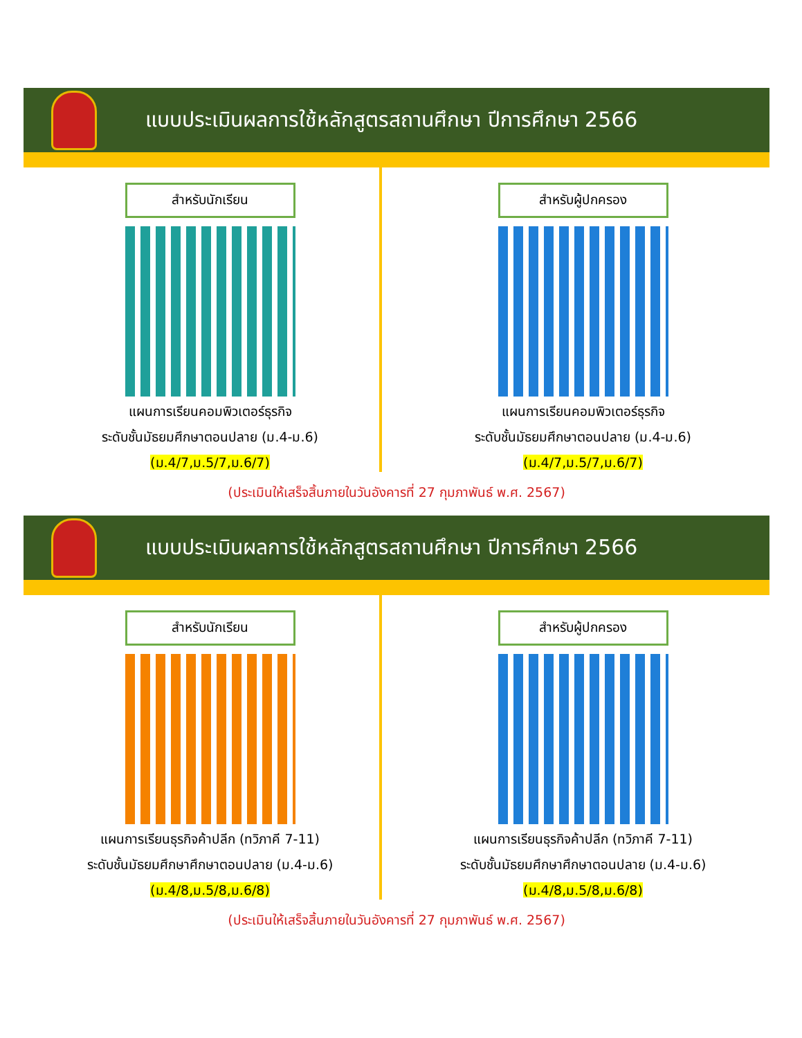แบบประเมินผลการใช้หลักสูตรสถานศึกษา ปีการศึกษา 2566
สำหรับนักเรียน
แผนการเรียนคอมพิวเตอร์ธุรกิจ
ระดับชั้นมัธยมศึกษาตอนปลาย (ม.4-ม.6)
(ม.4/7,ม.5/7,ม.6/7)
สำหรับผู้ปกครอง
แผนการเรียนคอมพิวเตอร์ธุรกิจ
ระดับชั้นมัธยมศึกษาตอนปลาย (ม.4-ม.6)
(ม.4/7,ม.5/7,ม.6/7)
(ประเมินให้เสร็จสิ้นภายในวันอังคารที่ 27 กุมภาพันธ์ พ.ศ. 2567)
แบบประเมินผลการใช้หลักสูตรสถานศึกษา ปีการศึกษา 2566
สำหรับนักเรียน
แผนการเรียนธุรกิจค้าปลีก (ทวิภาคี 7-11)
ระดับชั้นมัธยมศึกษาศึกษาตอนปลาย (ม.4-ม.6)
(ม.4/8,ม.5/8,ม.6/8)
สำหรับผู้ปกครอง
แผนการเรียนธุรกิจค้าปลีก (ทวิภาคี 7-11)
ระดับชั้นมัธยมศึกษาศึกษาตอนปลาย (ม.4-ม.6)
(ม.4/8,ม.5/8,ม.6/8)
(ประเมินให้เสร็จสิ้นภายในวันอังคารที่ 27 กุมภาพันธ์ พ.ศ. 2567)